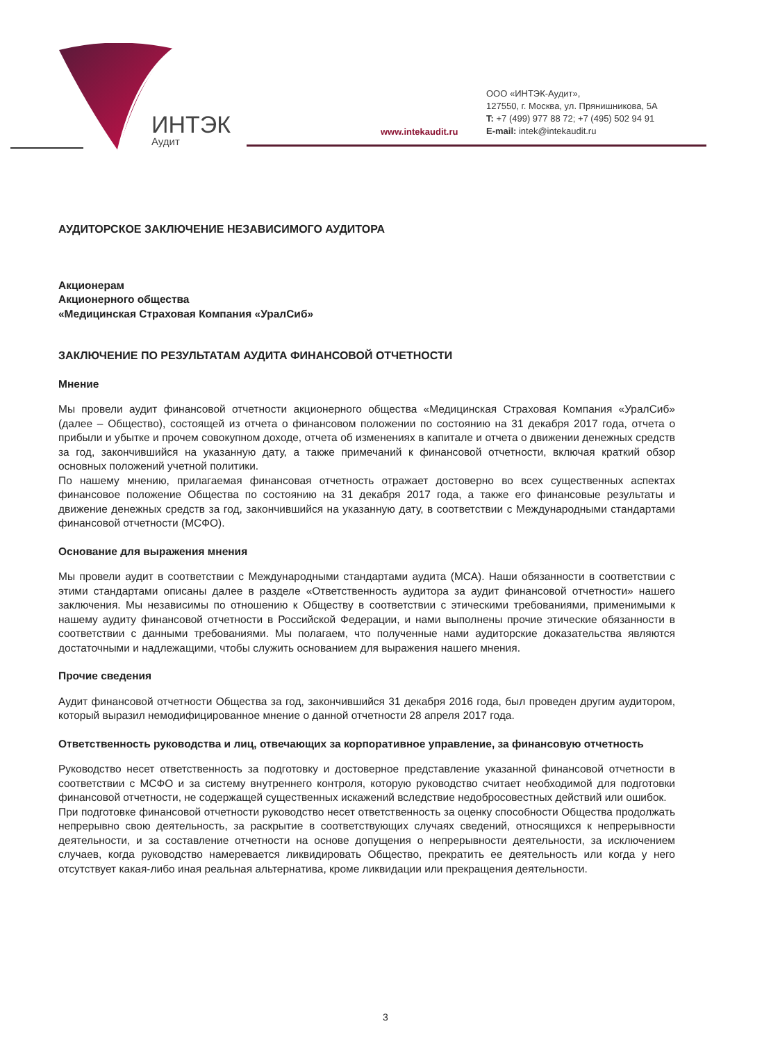ИНТЭК
Аудит
www.intekaudit.ru
ООО «ИНТЭК-Аудит»,
127550, г. Москва, ул. Прянишникова, 5А
T: +7 (499) 977 88 72; +7 (495) 502 94 91
E-mail: intek@intekaudit.ru
АУДИТОРСКОЕ ЗАКЛЮЧЕНИЕ НЕЗАВИСИМОГО АУДИТОРА
Акционерам
Акционерного общества
«Медицинская Страховая Компания «УралСиб»
ЗАКЛЮЧЕНИЕ ПО РЕЗУЛЬТАТАМ АУДИТА ФИНАНСОВОЙ ОТЧЕТНОСТИ
Мнение
Мы провели аудит финансовой отчетности акционерного общества «Медицинская Страховая Компания «УралСиб» (далее – Общество), состоящей из отчета о финансовом положении по состоянию на 31 декабря 2017 года, отчета о прибыли и убытке и прочем совокупном доходе, отчета об изменениях в капитале и отчета о движении денежных средств за год, закончившийся на указанную дату, а также примечаний к финансовой отчетности, включая краткий обзор основных положений учетной политики.
По нашему мнению, прилагаемая финансовая отчетность отражает достоверно во всех существенных аспектах финансовое положение Общества по состоянию на 31 декабря 2017 года, а также его финансовые результаты и движение денежных средств за год, закончившийся на указанную дату, в соответствии с Международными стандартами финансовой отчетности (МСФО).
Основание для выражения мнения
Мы провели аудит в соответствии с Международными стандартами аудита (МСА). Наши обязанности в соответствии с этими стандартами описаны далее в разделе «Ответственность аудитора за аудит финансовой отчетности» нашего заключения. Мы независимы по отношению к Обществу в соответствии с этическими требованиями, применимыми к нашему аудиту финансовой отчетности в Российской Федерации, и нами выполнены прочие этические обязанности в соответствии с данными требованиями. Мы полагаем, что полученные нами аудиторские доказательства являются достаточными и надлежащими, чтобы служить основанием для выражения нашего мнения.
Прочие сведения
Аудит финансовой отчетности Общества за год, закончившийся 31 декабря 2016 года, был проведен другим аудитором, который выразил немодифицированное мнение о данной отчетности 28 апреля 2017 года.
Ответственность руководства и лиц, отвечающих за корпоративное управление, за финансовую отчетность
Руководство несет ответственность за подготовку и достоверное представление указанной финансовой отчетности в соответствии с МСФО и за систему внутреннего контроля, которую руководство считает необходимой для подготовки финансовой отчетности, не содержащей существенных искажений вследствие недобросовестных действий или ошибок.
При подготовке финансовой отчетности руководство несет ответственность за оценку способности Общества продолжать непрерывно свою деятельность, за раскрытие в соответствующих случаях сведений, относящихся к непрерывности деятельности, и за составление отчетности на основе допущения о непрерывности деятельности, за исключением случаев, когда руководство намеревается ликвидировать Общество, прекратить ее деятельность или когда у него отсутствует какая-либо иная реальная альтернатива, кроме ликвидации или прекращения деятельности.
3